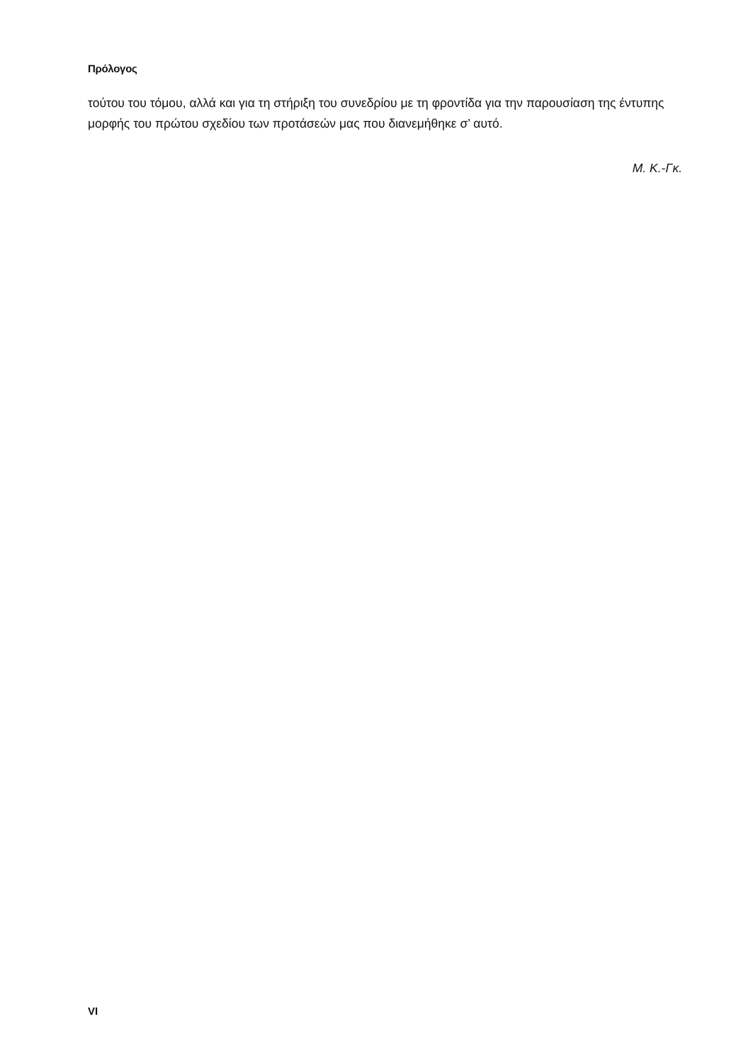Πρόλογος
τούτου του τόμου, αλλά και για τη στήριξη του συνεδρίου με τη φροντίδα για την παρουσίαση της έντυπης μορφής του πρώτου σχεδίου των προτάσεών μας που διανεμήθηκε σ’ αυτό.
Μ. Κ.-Γκ.
VI